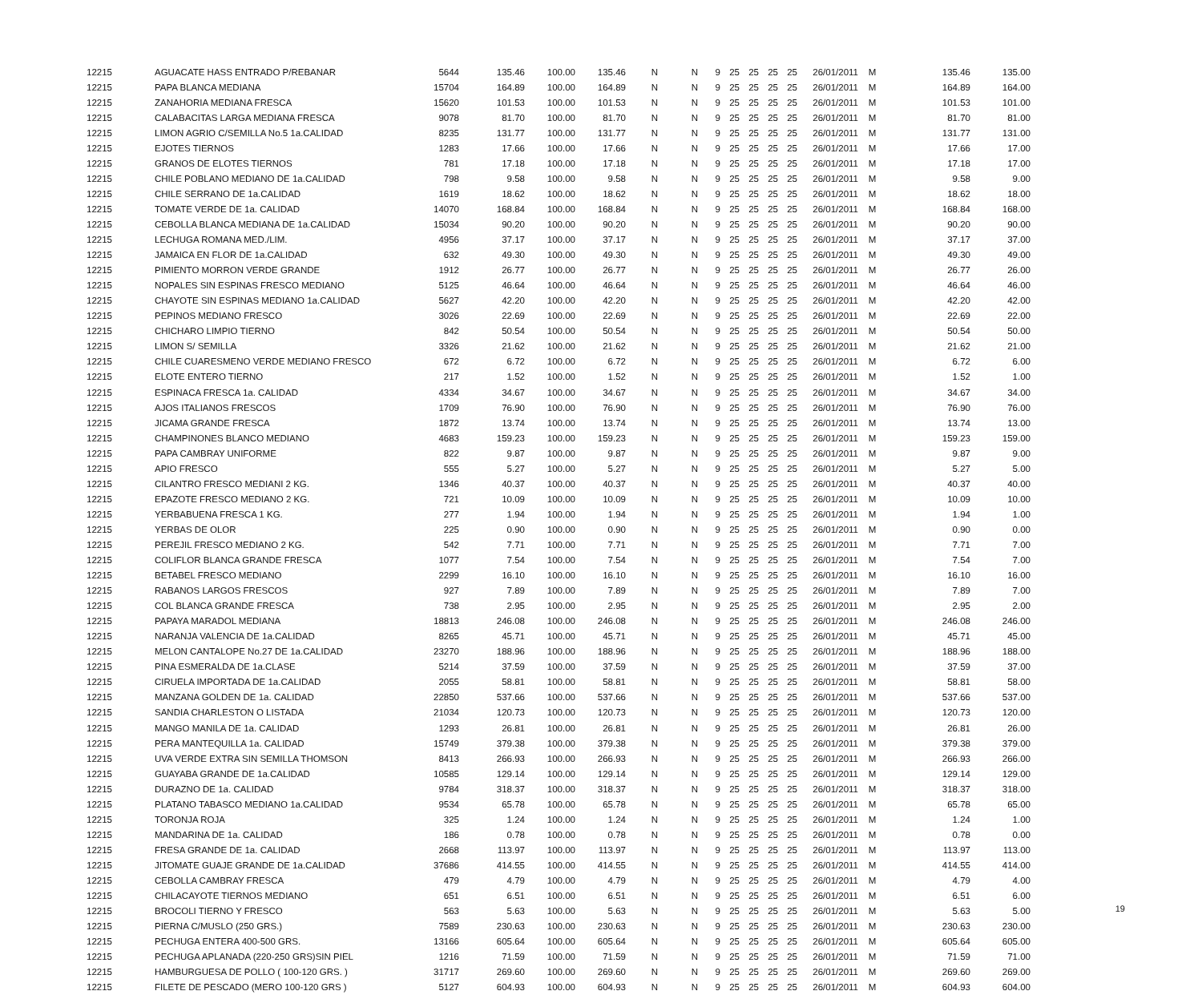| 12215 | AGUACATE HASS ENTRADO P/REBANAR | 5644 | 135.46 | 100.00 | 135.46 | N | N | 9 | 25 | 25 | 25 | 25 | 26/01/2011 | M | 135.46 | 135.00 |
| 12215 | PAPA BLANCA MEDIANA | 15704 | 164.89 | 100.00 | 164.89 | N | N | 9 | 25 | 25 | 25 | 25 | 26/01/2011 | M | 164.89 | 164.00 |
| 12215 | ZANAHORIA MEDIANA FRESCA | 15620 | 101.53 | 100.00 | 101.53 | N | N | 9 | 25 | 25 | 25 | 25 | 26/01/2011 | M | 101.53 | 101.00 |
| 12215 | CALABACITAS LARGA MEDIANA FRESCA | 9078 | 81.70 | 100.00 | 81.70 | N | N | 9 | 25 | 25 | 25 | 25 | 26/01/2011 | M | 81.70 | 81.00 |
| 12215 | LIMON AGRIO C/SEMILLA No.5 1a.CALIDAD | 8235 | 131.77 | 100.00 | 131.77 | N | N | 9 | 25 | 25 | 25 | 25 | 26/01/2011 | M | 131.77 | 131.00 |
| 12215 | EJOTES TIERNOS | 1283 | 17.66 | 100.00 | 17.66 | N | N | 9 | 25 | 25 | 25 | 25 | 26/01/2011 | M | 17.66 | 17.00 |
| 12215 | GRANOS DE ELOTES TIERNOS | 781 | 17.18 | 100.00 | 17.18 | N | N | 9 | 25 | 25 | 25 | 25 | 26/01/2011 | M | 17.18 | 17.00 |
| 12215 | CHILE POBLANO MEDIANO DE 1a.CALIDAD | 798 | 9.58 | 100.00 | 9.58 | N | N | 9 | 25 | 25 | 25 | 25 | 26/01/2011 | M | 9.58 | 9.00 |
| 12215 | CHILE SERRANO DE 1a.CALIDAD | 1619 | 18.62 | 100.00 | 18.62 | N | N | 9 | 25 | 25 | 25 | 25 | 26/01/2011 | M | 18.62 | 18.00 |
| 12215 | TOMATE VERDE DE 1a. CALIDAD | 14070 | 168.84 | 100.00 | 168.84 | N | N | 9 | 25 | 25 | 25 | 25 | 26/01/2011 | M | 168.84 | 168.00 |
| 12215 | CEBOLLA BLANCA MEDIANA DE 1a.CALIDAD | 15034 | 90.20 | 100.00 | 90.20 | N | N | 9 | 25 | 25 | 25 | 25 | 26/01/2011 | M | 90.20 | 90.00 |
| 12215 | LECHUGA ROMANA MED./LIM. | 4956 | 37.17 | 100.00 | 37.17 | N | N | 9 | 25 | 25 | 25 | 25 | 26/01/2011 | M | 37.17 | 37.00 |
| 12215 | JAMAICA EN FLOR DE 1a.CALIDAD | 632 | 49.30 | 100.00 | 49.30 | N | N | 9 | 25 | 25 | 25 | 25 | 26/01/2011 | M | 49.30 | 49.00 |
| 12215 | PIMIENTO MORRON VERDE GRANDE | 1912 | 26.77 | 100.00 | 26.77 | N | N | 9 | 25 | 25 | 25 | 25 | 26/01/2011 | M | 26.77 | 26.00 |
| 12215 | NOPALES SIN ESPINAS FRESCO MEDIANO | 5125 | 46.64 | 100.00 | 46.64 | N | N | 9 | 25 | 25 | 25 | 25 | 26/01/2011 | M | 46.64 | 46.00 |
| 12215 | CHAYOTE SIN ESPINAS MEDIANO 1a.CALIDAD | 5627 | 42.20 | 100.00 | 42.20 | N | N | 9 | 25 | 25 | 25 | 25 | 26/01/2011 | M | 42.20 | 42.00 |
| 12215 | PEPINOS MEDIANO FRESCO | 3026 | 22.69 | 100.00 | 22.69 | N | N | 9 | 25 | 25 | 25 | 25 | 26/01/2011 | M | 22.69 | 22.00 |
| 12215 | CHICHARO LIMPIO TIERNO | 842 | 50.54 | 100.00 | 50.54 | N | N | 9 | 25 | 25 | 25 | 25 | 26/01/2011 | M | 50.54 | 50.00 |
| 12215 | LIMON S/ SEMILLA | 3326 | 21.62 | 100.00 | 21.62 | N | N | 9 | 25 | 25 | 25 | 25 | 26/01/2011 | M | 21.62 | 21.00 |
| 12215 | CHILE CUARESMENO VERDE MEDIANO FRESCO | 672 | 6.72 | 100.00 | 6.72 | N | N | 9 | 25 | 25 | 25 | 25 | 26/01/2011 | M | 6.72 | 6.00 |
| 12215 | ELOTE ENTERO TIERNO | 217 | 1.52 | 100.00 | 1.52 | N | N | 9 | 25 | 25 | 25 | 25 | 26/01/2011 | M | 1.52 | 1.00 |
| 12215 | ESPINACA FRESCA 1a. CALIDAD | 4334 | 34.67 | 100.00 | 34.67 | N | N | 9 | 25 | 25 | 25 | 25 | 26/01/2011 | M | 34.67 | 34.00 |
| 12215 | AJOS ITALIANOS FRESCOS | 1709 | 76.90 | 100.00 | 76.90 | N | N | 9 | 25 | 25 | 25 | 25 | 26/01/2011 | M | 76.90 | 76.00 |
| 12215 | JICAMA GRANDE FRESCA | 1872 | 13.74 | 100.00 | 13.74 | N | N | 9 | 25 | 25 | 25 | 25 | 26/01/2011 | M | 13.74 | 13.00 |
| 12215 | CHAMPINONES BLANCO MEDIANO | 4683 | 159.23 | 100.00 | 159.23 | N | N | 9 | 25 | 25 | 25 | 25 | 26/01/2011 | M | 159.23 | 159.00 |
| 12215 | PAPA CAMBRAY UNIFORME | 822 | 9.87 | 100.00 | 9.87 | N | N | 9 | 25 | 25 | 25 | 25 | 26/01/2011 | M | 9.87 | 9.00 |
| 12215 | APIO FRESCO | 555 | 5.27 | 100.00 | 5.27 | N | N | 9 | 25 | 25 | 25 | 25 | 26/01/2011 | M | 5.27 | 5.00 |
| 12215 | CILANTRO FRESCO MEDIANI 2 KG. | 1346 | 40.37 | 100.00 | 40.37 | N | N | 9 | 25 | 25 | 25 | 25 | 26/01/2011 | M | 40.37 | 40.00 |
| 12215 | EPAZOTE FRESCO MEDIANO 2 KG. | 721 | 10.09 | 100.00 | 10.09 | N | N | 9 | 25 | 25 | 25 | 25 | 26/01/2011 | M | 10.09 | 10.00 |
| 12215 | YERBABUENA FRESCA 1 KG. | 277 | 1.94 | 100.00 | 1.94 | N | N | 9 | 25 | 25 | 25 | 25 | 26/01/2011 | M | 1.94 | 1.00 |
| 12215 | YERBAS DE OLOR | 225 | 0.90 | 100.00 | 0.90 | N | N | 9 | 25 | 25 | 25 | 25 | 26/01/2011 | M | 0.90 | 0.00 |
| 12215 | PEREJIL FRESCO MEDIANO 2 KG. | 542 | 7.71 | 100.00 | 7.71 | N | N | 9 | 25 | 25 | 25 | 25 | 26/01/2011 | M | 7.71 | 7.00 |
| 12215 | COLIFLOR BLANCA GRANDE FRESCA | 1077 | 7.54 | 100.00 | 7.54 | N | N | 9 | 25 | 25 | 25 | 25 | 26/01/2011 | M | 7.54 | 7.00 |
| 12215 | BETABEL FRESCO MEDIANO | 2299 | 16.10 | 100.00 | 16.10 | N | N | 9 | 25 | 25 | 25 | 25 | 26/01/2011 | M | 16.10 | 16.00 |
| 12215 | RABANOS LARGOS FRESCOS | 927 | 7.89 | 100.00 | 7.89 | N | N | 9 | 25 | 25 | 25 | 25 | 26/01/2011 | M | 7.89 | 7.00 |
| 12215 | COL BLANCA GRANDE FRESCA | 738 | 2.95 | 100.00 | 2.95 | N | N | 9 | 25 | 25 | 25 | 25 | 26/01/2011 | M | 2.95 | 2.00 |
| 12215 | PAPAYA MARADOL MEDIANA | 18813 | 246.08 | 100.00 | 246.08 | N | N | 9 | 25 | 25 | 25 | 25 | 26/01/2011 | M | 246.08 | 246.00 |
| 12215 | NARANJA VALENCIA DE 1a.CALIDAD | 8265 | 45.71 | 100.00 | 45.71 | N | N | 9 | 25 | 25 | 25 | 25 | 26/01/2011 | M | 45.71 | 45.00 |
| 12215 | MELON CANTALOPE No.27 DE 1a.CALIDAD | 23270 | 188.96 | 100.00 | 188.96 | N | N | 9 | 25 | 25 | 25 | 25 | 26/01/2011 | M | 188.96 | 188.00 |
| 12215 | PINA ESMERALDA DE 1a.CLASE | 5214 | 37.59 | 100.00 | 37.59 | N | N | 9 | 25 | 25 | 25 | 25 | 26/01/2011 | M | 37.59 | 37.00 |
| 12215 | CIRUELA IMPORTADA DE 1a.CALIDAD | 2055 | 58.81 | 100.00 | 58.81 | N | N | 9 | 25 | 25 | 25 | 25 | 26/01/2011 | M | 58.81 | 58.00 |
| 12215 | MANZANA GOLDEN DE 1a. CALIDAD | 22850 | 537.66 | 100.00 | 537.66 | N | N | 9 | 25 | 25 | 25 | 25 | 26/01/2011 | M | 537.66 | 537.00 |
| 12215 | SANDIA CHARLESTON O LISTADA | 21034 | 120.73 | 100.00 | 120.73 | N | N | 9 | 25 | 25 | 25 | 25 | 26/01/2011 | M | 120.73 | 120.00 |
| 12215 | MANGO MANILA DE 1a. CALIDAD | 1293 | 26.81 | 100.00 | 26.81 | N | N | 9 | 25 | 25 | 25 | 25 | 26/01/2011 | M | 26.81 | 26.00 |
| 12215 | PERA MANTEQUILLA 1a. CALIDAD | 15749 | 379.38 | 100.00 | 379.38 | N | N | 9 | 25 | 25 | 25 | 25 | 26/01/2011 | M | 379.38 | 379.00 |
| 12215 | UVA VERDE EXTRA SIN SEMILLA THOMSON | 8413 | 266.93 | 100.00 | 266.93 | N | N | 9 | 25 | 25 | 25 | 25 | 26/01/2011 | M | 266.93 | 266.00 |
| 12215 | GUAYABA GRANDE DE 1a.CALIDAD | 10585 | 129.14 | 100.00 | 129.14 | N | N | 9 | 25 | 25 | 25 | 25 | 26/01/2011 | M | 129.14 | 129.00 |
| 12215 | DURAZNO DE 1a. CALIDAD | 9784 | 318.37 | 100.00 | 318.37 | N | N | 9 | 25 | 25 | 25 | 25 | 26/01/2011 | M | 318.37 | 318.00 |
| 12215 | PLATANO TABASCO MEDIANO 1a.CALIDAD | 9534 | 65.78 | 100.00 | 65.78 | N | N | 9 | 25 | 25 | 25 | 25 | 26/01/2011 | M | 65.78 | 65.00 |
| 12215 | TORONJA ROJA | 325 | 1.24 | 100.00 | 1.24 | N | N | 9 | 25 | 25 | 25 | 25 | 26/01/2011 | M | 1.24 | 1.00 |
| 12215 | MANDARINA DE 1a. CALIDAD | 186 | 0.78 | 100.00 | 0.78 | N | N | 9 | 25 | 25 | 25 | 25 | 26/01/2011 | M | 0.78 | 0.00 |
| 12215 | FRESA GRANDE DE 1a. CALIDAD | 2668 | 113.97 | 100.00 | 113.97 | N | N | 9 | 25 | 25 | 25 | 25 | 26/01/2011 | M | 113.97 | 113.00 |
| 12215 | JITOMATE GUAJE GRANDE DE 1a.CALIDAD | 37686 | 414.55 | 100.00 | 414.55 | N | N | 9 | 25 | 25 | 25 | 25 | 26/01/2011 | M | 414.55 | 414.00 |
| 12215 | CEBOLLA CAMBRAY FRESCA | 479 | 4.79 | 100.00 | 4.79 | N | N | 9 | 25 | 25 | 25 | 25 | 26/01/2011 | M | 4.79 | 4.00 |
| 12215 | CHILACAYOTE TIERNOS MEDIANO | 651 | 6.51 | 100.00 | 6.51 | N | N | 9 | 25 | 25 | 25 | 25 | 26/01/2011 | M | 6.51 | 6.00 |
| 12215 | BROCOLI TIERNO Y FRESCO | 563 | 5.63 | 100.00 | 5.63 | N | N | 9 | 25 | 25 | 25 | 25 | 26/01/2011 | M | 5.63 | 5.00 |
| 12215 | PIERNA C/MUSLO (250 GRS.) | 7589 | 230.63 | 100.00 | 230.63 | N | N | 9 | 25 | 25 | 25 | 25 | 26/01/2011 | M | 230.63 | 230.00 |
| 12215 | PECHUGA ENTERA 400-500 GRS. | 13166 | 605.64 | 100.00 | 605.64 | N | N | 9 | 25 | 25 | 25 | 25 | 26/01/2011 | M | 605.64 | 605.00 |
| 12215 | PECHUGA APLANADA (220-250 GRS)SIN PIEL | 1216 | 71.59 | 100.00 | 71.59 | N | N | 9 | 25 | 25 | 25 | 25 | 26/01/2011 | M | 71.59 | 71.00 |
| 12215 | HAMBURGUESA DE POLLO ( 100-120 GRS. ) | 31717 | 269.60 | 100.00 | 269.60 | N | N | 9 | 25 | 25 | 25 | 25 | 26/01/2011 | M | 269.60 | 269.00 |
| 12215 | FILETE DE PESCADO (MERO 100-120 GRS ) | 5127 | 604.93 | 100.00 | 604.93 | N | N | 9 | 25 | 25 | 25 | 25 | 26/01/2011 | M | 604.93 | 604.00 |
19